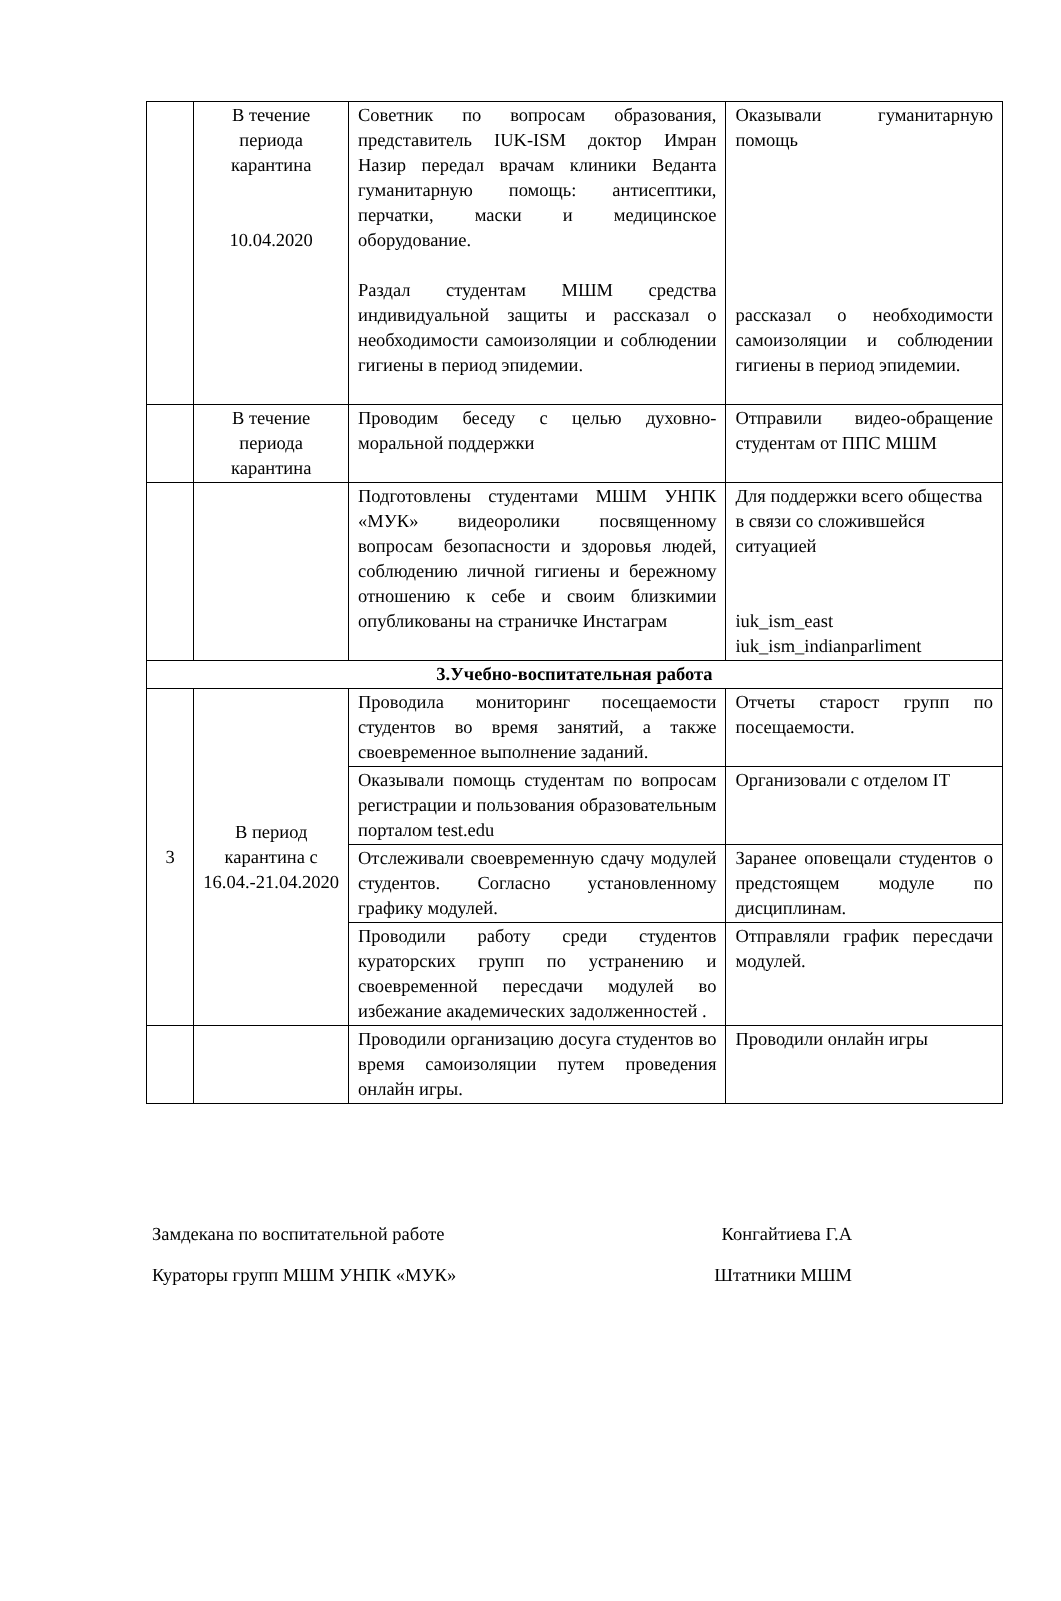| | В течение периода карантина 10.04.2020 | Советник по вопросам образования, представитель IUK-ISM доктор Имран Назир передал врачам клиники Веданта гуманитарную помощь: антисептики, перчатки, маски и медицинское оборудование. Раздал студентам МШМ средства индивидуальной защиты и рассказал о необходимости самоизоляции и соблюдении гигиены в период эпидемии. | Оказывали гуманитарную помощь рассказал о необходимости самоизоляции и соблюдении гигиены в период эпидемии. |
| | В течение периода карантина | Проводим беседу с целью духовно-моральной поддержки | Отправили видео-обращение студентам от ППС МШМ |
| | | Подготовлены студентами МШМ УНПК «МУК» видеоролики посвященному вопросам безопасности и здоровья людей, соблюдению личной гигиены и бережному отношению к себе и своим близкимии опубликованы на страничке Инстаграм | Для поддержки всего общества в связи со сложившейся ситуацией iuk_ism_east iuk_ism_indianparliment |
| 3.Учебно-воспитательная работа | | | |
| 3 | В период карантина с 16.04.-21.04.2020 | Проводила мониторинг посещаемости студентов во время занятий, а также своевременное выполнение заданий. | Отчеты старост групп по посещаемости. |
| | | Оказывали помощь студентам по вопросам регистрации и пользования образовательным порталом test.edu | Организовали с отделом IT |
| | | Отслеживали своевременную сдачу модулей студентов. Согласно установленному графику модулей. | Заранее оповещали студентов о предстоящем модуле по дисциплинам. |
| | | Проводили работу среди студентов кураторских групп по устранению и своевременной пересдачи модулей во избежание академических задолженностей . | Отправляли график пересдачи модулей. |
| | | Проводили организацию досуга студентов во время самоизоляции путем проведения онлайн игры. | Проводили онлайн игры |
Замдекана по воспитательной работе Конгайтиева Г.А
Кураторы групп МШМ УНПК «МУК» Штатники МШМ